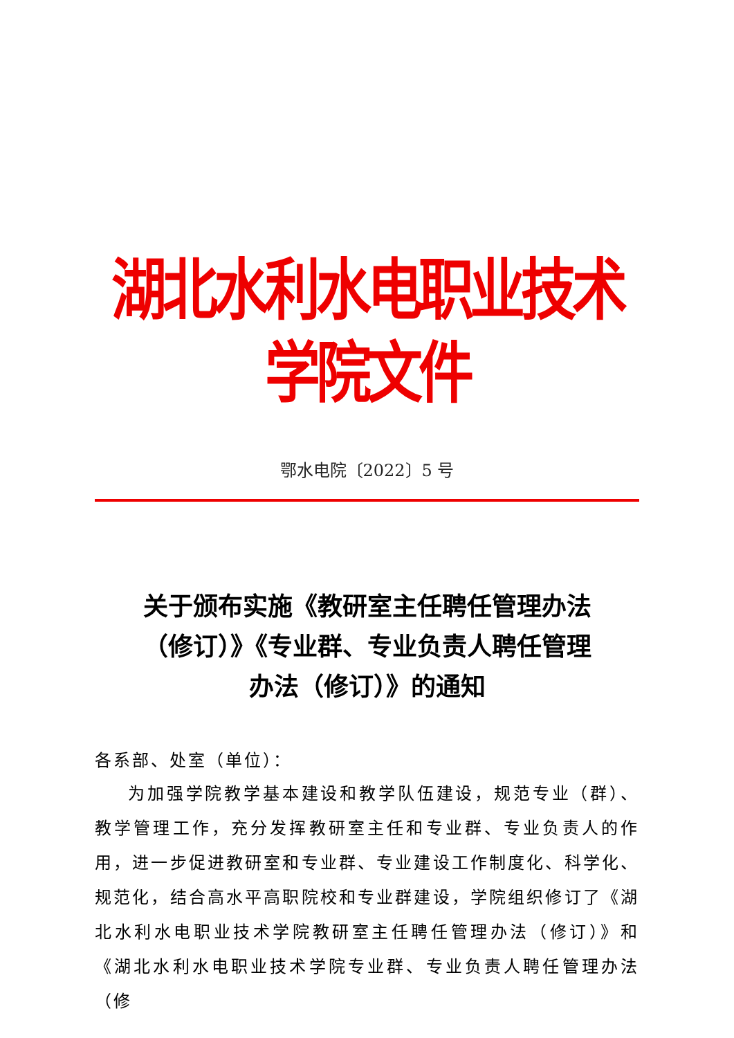湖北水利水电职业技术学院文件
鄂水电院〔2022〕5 号
关于颁布实施《教研室主任聘任管理办法
（修订）》《专业群、专业负责人聘任管理
办法（修订）》的通知
各系部、处室（单位）：
为加强学院教学基本建设和教学队伍建设，规范专业（群）、教学管理工作，充分发挥教研室主任和专业群、专业负责人的作用，进一步促进教研室和专业群、专业建设工作制度化、科学化、规范化，结合高水平高职院校和专业群建设，学院组织修订了《湖北水利水电职业技术学院教研室主任聘任管理办法（修订）》和《湖北水利水电职业技术学院专业群、专业负责人聘任管理办法（修